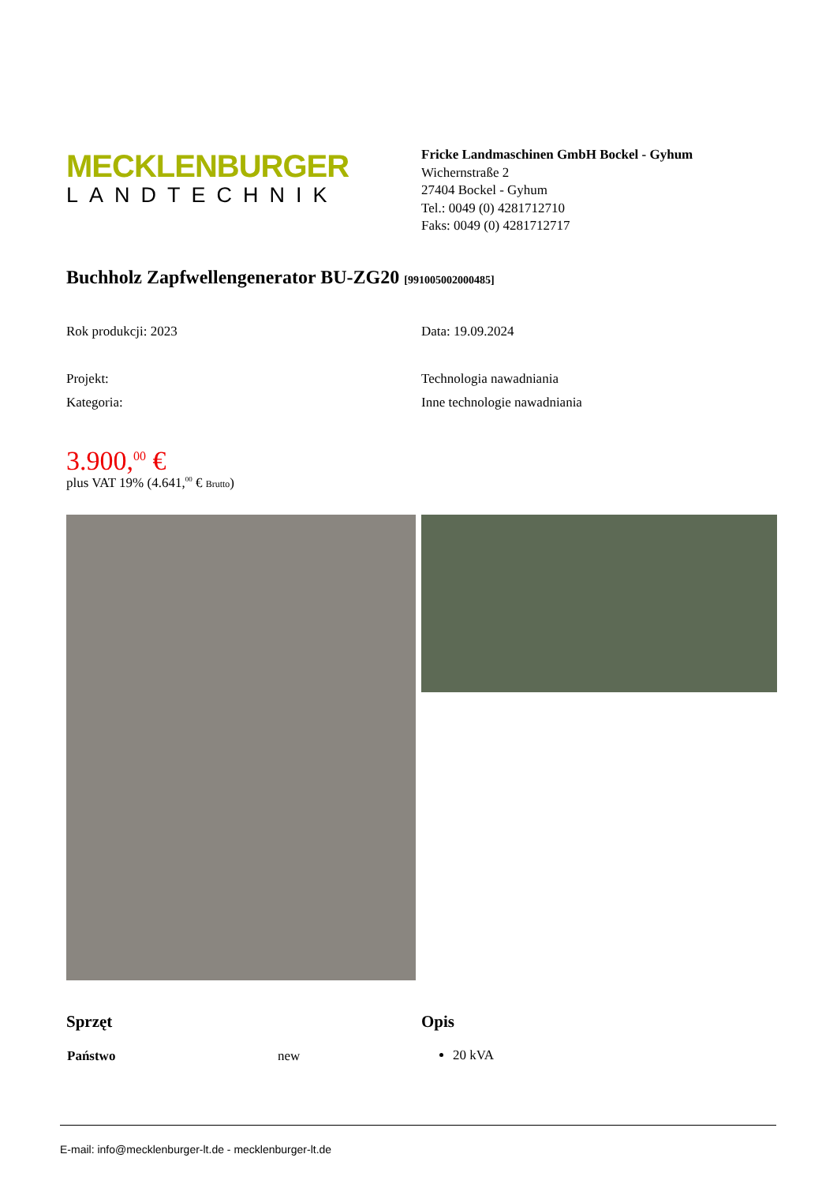MECKLENBURGER
LANDTECHNIK
Fricke Landmaschinen GmbH Bockel - Gyhum
Wichernstraße 2
27404 Bockel - Gyhum
Tel.: 0049 (0) 4281712710
Faks: 0049 (0) 4281712717
Buchholz Zapfwellengenerator BU-ZG20 [991005002000485]
Rok produkcji: 2023 Data: 19.09.2024
Projekt: Technologia nawadniania
Kategoria: Inne technologie nawadniania
3.900,<sup>00</sup> €
plus VAT 19% (4.641,<sup>00</sup> € Brutto)
Sprzęt
| Państwo | new |
Opis
20 kVA
E-mail: info@mecklenburger-lt.de - mecklenburger-lt.de